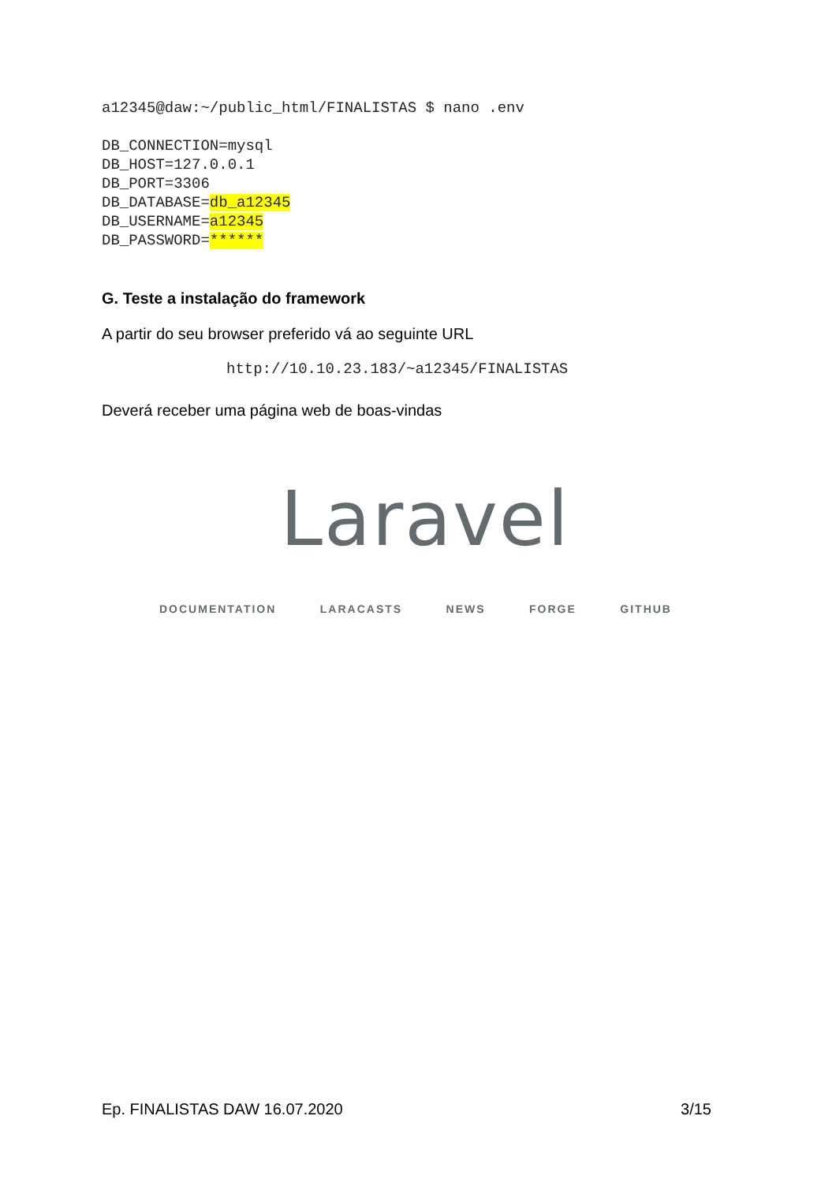a12345@daw:~/public_html/FINALISTAS $ nano .env
DB_CONNECTION=mysql
DB_HOST=127.0.0.1
DB_PORT=3306
DB_DATABASE=db_a12345
DB_USERNAME=a12345
DB_PASSWORD=******
G. Teste a instalação do framework
A partir do seu browser preferido vá ao seguinte URL
http://10.10.23.183/~a12345/FINALISTAS
Deverá receber uma página web de boas-vindas
Laravel
DOCUMENTATION LARACASTS NEWS FORGE GITHUB
Ep. FINALISTAS DAW 16.07.2020 3/15